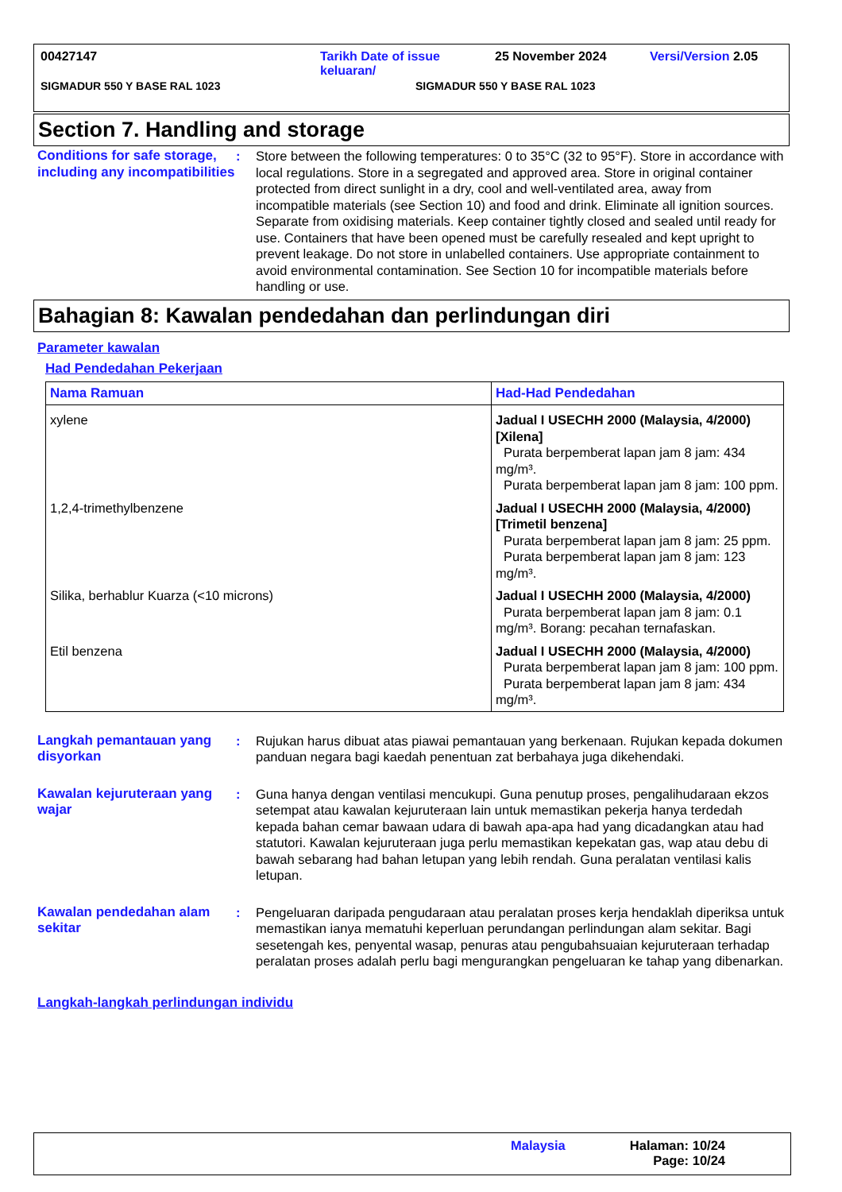00427147 Tarikh Date of issue
keluaran/ 25 November 2024 Versi/Version 2.05
SIGMADUR 550 Y BASE RAL 1023 SIGMADUR 550 Y BASE RAL 1023
Section 7. Handling and storage
Conditions for safe storage, including any incompatibilities
: Store between the following temperatures: 0 to 35°C (32 to 95°F). Store in accordance with local regulations. Store in a segregated and approved area. Store in original container protected from direct sunlight in a dry, cool and well-ventilated area, away from incompatible materials (see Section 10) and food and drink. Eliminate all ignition sources. Separate from oxidising materials. Keep container tightly closed and sealed until ready for use. Containers that have been opened must be carefully resealed and kept upright to prevent leakage. Do not store in unlabelled containers. Use appropriate containment to avoid environmental contamination. See Section 10 for incompatible materials before handling or use.
Bahagian 8: Kawalan pendedahan dan perlindungan diri
Parameter kawalan
Had Pendedahan Pekerjaan
| Nama Ramuan | Had-Had Pendedahan |
| --- | --- |
| xylene | Jadual I USECHH 2000 (Malaysia, 4/2000) [Xilena] Purata berpemberat lapan jam 8 jam: 434 mg/m³. Purata berpemberat lapan jam 8 jam: 100 ppm. |
| 1,2,4-trimethylbenzene | Jadual I USECHH 2000 (Malaysia, 4/2000) [Trimetil benzena] Purata berpemberat lapan jam 8 jam: 25 ppm. Purata berpemberat lapan jam 8 jam: 123 mg/m³. |
| Silika, berhablur Kuarza (<10 microns) | Jadual I USECHH 2000 (Malaysia, 4/2000) Purata berpemberat lapan jam 8 jam: 0.1 mg/m³. Borang: pecahan ternafaskan. |
| Etil benzena | Jadual I USECHH 2000 (Malaysia, 4/2000) Purata berpemberat lapan jam 8 jam: 100 ppm. Purata berpemberat lapan jam 8 jam: 434 mg/m³. |
Langkah pemantauan yang disyorkan
: Rujukan harus dibuat atas piawai pemantauan yang berkenaan. Rujukan kepada dokumen panduan negara bagi kaedah penentuan zat berbahaya juga dikehendaki.
Kawalan kejuruteraan yang wajar
: Guna hanya dengan ventilasi mencukupi. Guna penutup proses, pengalihudaraan ekzos setempat atau kawalan kejuruteraan lain untuk memastikan pekerja hanya terdedah kepada bahan cemar bawaan udara di bawah apa-apa had yang dicadangkan atau had statutori. Kawalan kejuruteraan juga perlu memastikan kepekatan gas, wap atau debu di bawah sebarang had bahan letupan yang lebih rendah. Guna peralatan ventilasi kalis letupan.
Kawalan pendedahan alam sekitar
: Pengeluaran daripada pengudaraan atau peralatan proses kerja hendaklah diperiksa untuk memastikan ianya mematuhi keperluan perundangan perlindungan alam sekitar. Bagi sesetengah kes, penyental wasap, penuras atau pengubahsuaian kejuruteraan terhadap peralatan proses adalah perlu bagi mengurangkan pengeluaran ke tahap yang dibenarkan.
Langkah-langkah perlindungan individu
Malaysia Halaman: 10/24
Page: 10/24